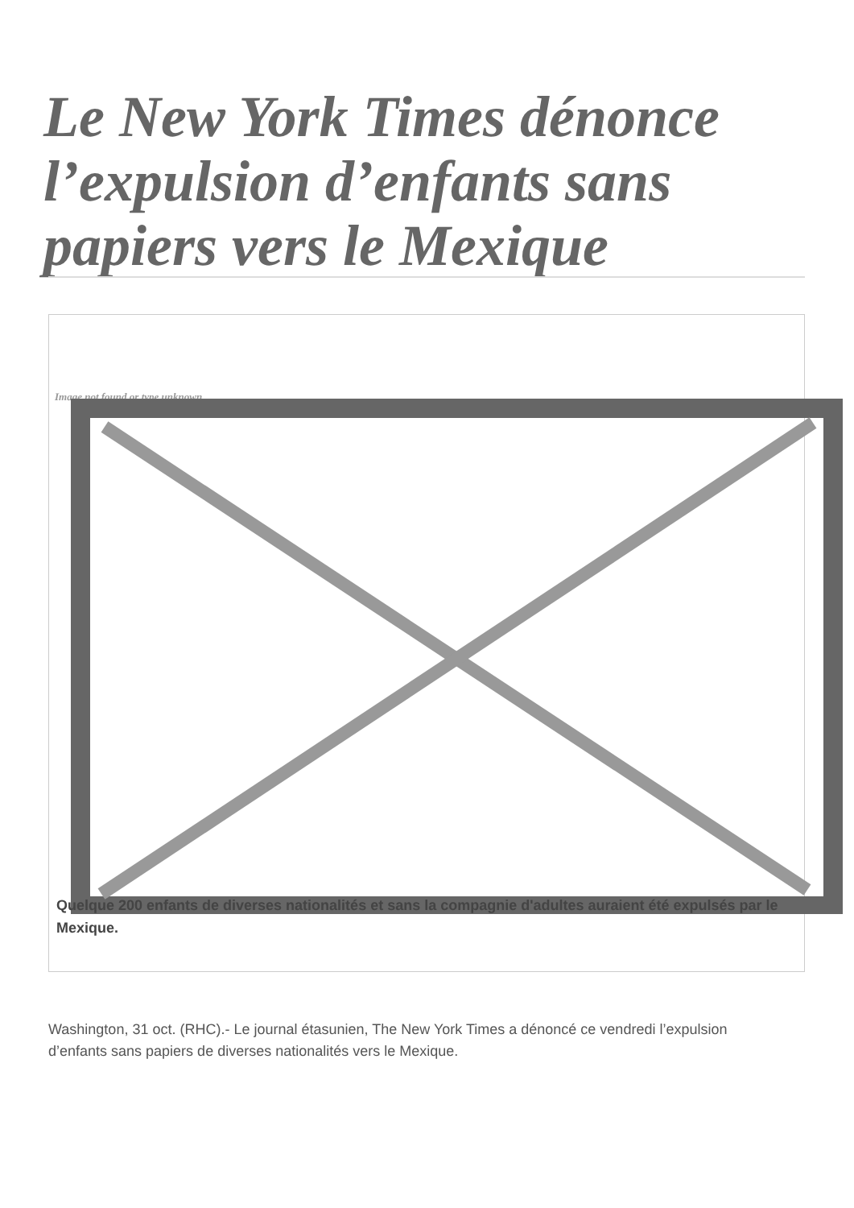Le New York Times dénonce l’expulsion d’enfants sans papiers vers le Mexique
Image not found or type unknown
Quelque 200 enfants de diverses nationalités et sans la compagnie d'adultes auraient été expulsés par le Mexique.
Washington, 31 oct. (RHC).- Le journal étasunien, The New York Times a dénoncé ce vendredi l’expulsion d’enfants sans papiers de diverses nationalités vers le Mexique.